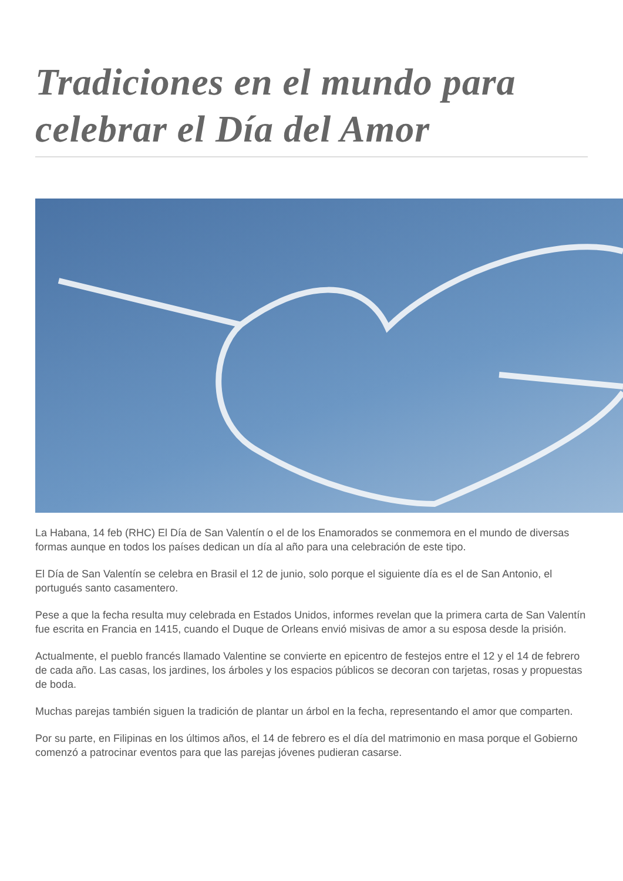Tradiciones en el mundo para celebrar el Día del Amor
La Habana, 14 feb (RHC) El Día de San Valentín o el de los Enamorados se conmemora en el mundo de diversas formas aunque en todos los países dedican un día al año para una celebración de este tipo.
El Día de San Valentín se celebra en Brasil el 12 de junio, solo porque el siguiente día es el de San Antonio, el portugués santo casamentero.
Pese a que la fecha resulta muy celebrada en Estados Unidos, informes revelan que la primera carta de San Valentín fue escrita en Francia en 1415, cuando el Duque de Orleans envió misivas de amor a su esposa desde la prisión.
Actualmente, el pueblo francés llamado Valentine se convierte en epicentro de festejos entre el 12 y el 14 de febrero de cada año. Las casas, los jardines, los árboles y los espacios públicos se decoran con tarjetas, rosas y propuestas de boda.
Muchas parejas también siguen la tradición de plantar un árbol en la fecha, representando el amor que comparten.
Por su parte, en Filipinas en los últimos años, el 14 de febrero es el día del matrimonio en masa porque el Gobierno comenzó a patrocinar eventos para que las parejas jóvenes pudieran casarse.